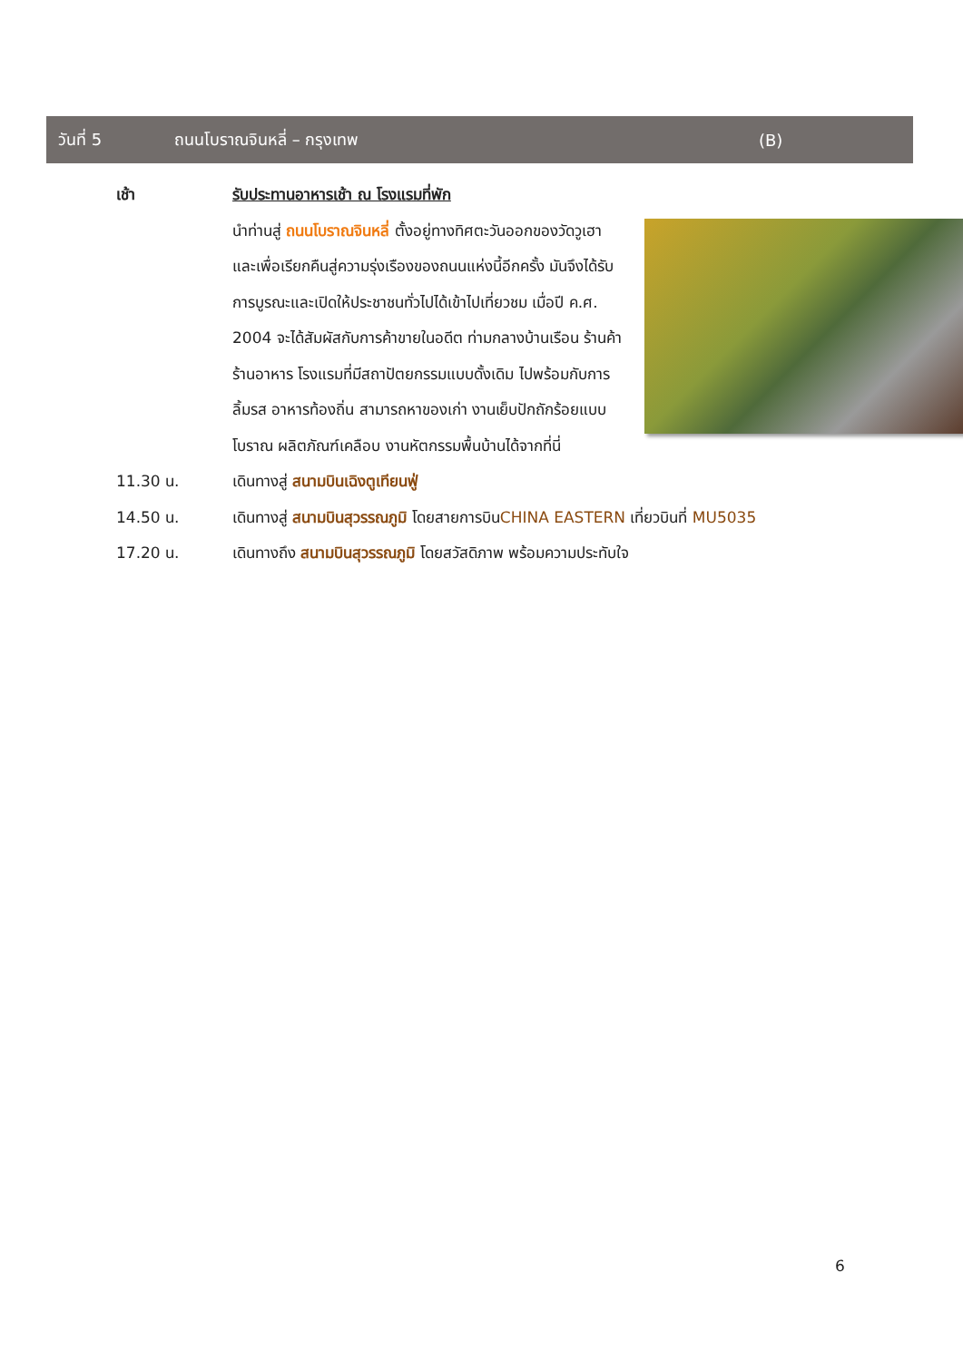วันที่ 5 ถนนโบราณจินหลี่ – กรุงเทพ (B)
เช้า รับประทานอาหารเช้า ณ โรงแรมที่พัก
นำท่านสู่ ถนนโบราณจินหลี่ ตั้งอยู่ทางทิศตะวันออกของวัดวูเฮา และเพื่อเรียกคืนสู่ความรุ่งเรืองของถนนแห่งนี้อีกครั้ง มันจึงได้รับการบูรณะและเปิดให้ประชาชนทั่วไปได้เข้าไปเที่ยวชม เมื่อปี ค.ศ. 2004 จะได้สัมผัสกับการค้าขายในอดีต ท่ามกลางบ้านเรือน ร้านค้า ร้านอาหาร โรงแรมที่มีสถาปัตยกรรมแบบดั้งเดิม ไปพร้อมกับการลิ้มรส อาหารท้องถิ่น สามารถหาของเก่า งานเย็บปักถักร้อยแบบโบราณ ผลิตภัณฑ์เคลือบ งานหัตกรรมพื้นบ้านได้จากที่นี่
11.30 น. เดินทางสู่ สนามบินเฉิงตูเทียนฟู่
14.50 น. เดินทางสู่ สนามบินสุวรรณภูมิ โดยสายการบินCHINA EASTERN เที่ยวบินที่ MU5035
17.20 น. เดินทางถึง สนามบินสุวรรณภูมิ โดยสวัสดิภาพ พร้อมความประทับใจ
6